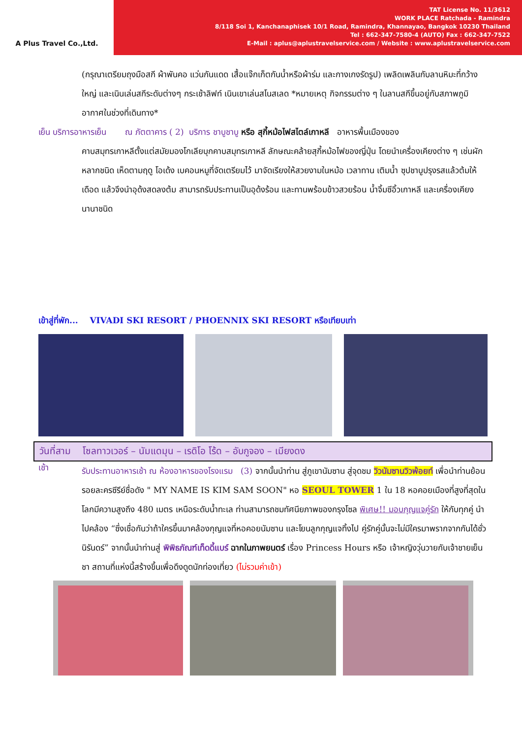A Plus Travel Co.,Ltd.
TAT License No. 11/3612
WORK PLACE Ratchada - Ramindra
8/118 Soi 1, Kanchanaphisek 10/1 Road, Ramindra, Khannayao, Bangkok 10230 Thailand
Tel : 662-347-7580-4 (AUTO) Fax : 662-347-7522
E-Mail : aplus@aplustravelservice.com / Website : www.aplustravelservice.com
(กรุณาเตรียมถุงมือสกี ผ้าพันคอ แว่นกันแดด เสื้อแจ๊กเก็ตกันน้ำหรือผ้าร่ม และกางเกงรัดรูป) เพลิดเพลินกับลานหิมะที่กว้างใหญ่ และเนินเล่นสกีระดับต่างๆ กระเช้าลิฟท์ เนินเขาเล่นสโนสเลด *หมายเหตุ กิจกรรมต่าง ๆ ในลานสกีขึ้นอยู่กับสภาพภูมิอากาศในช่วงที่เดินทาง*
เย็น บริการอาหารเย็น ณ ภัตตาคาร ( 2) บริการ ชาบูชาบู หรือ สุกี้หม้อไฟสไตล์เกาหลี อาหารพื้นเมืองของ
คาบสมุทรเกาหลีตั้งแต่สมัยมองโกเลียบุกคาบสมุทรเกาหลี ลักษณะคล้ายสุกี้หม้อไฟของญี่ปุ่น โดยนำเครื่องเคียงต่าง ๆ เช่นผักหลากชนิด เห็ดตามฤดู โอเด้ง เบคอนหมูที่จัดเตรียมไว้ มาจัดเรียงให้สวยงามในหม้อ เวลาทาน เติมน้ำ ซุปชาบูปรุงรสแล้วต้มให้เดือด แล้วจึงนำอุด้งสดลงต้ม สามารถรับประทานเป็นอุด้งร้อน และทานพร้อมข้าวสวยร้อน น้ำจิ้มซีอิ้วเกาหลี และเครื่องเคียงนานาชนิด
เข้าสู่ที่พัก... VIVADI SKI RESORT / PHOENNIX SKI RESORT หรือเทียบเท่า
วันที่สาม โซลทาวเวอร์ – นัมแดมุน – เรดิโอ โร้ด – อับกูจอง – เมียงดง
เช้า
รับประทานอาหารเช้า ณ ห้องอาหารของโรงแรม (3) จากนั้นนำท่าน สู่ภูเขานัมซาน สู่จุดชม วิวนัมซานวิวพ้อยท์ เพื่อนำท่านย้อนรอยละครซีรีย์ชื่อดัง " MY NAME IS KIM SAM SOON" หอ SEOUL TOWER 1 ใน 18 หอคอยเมืองที่สูงที่สุดในโลกมีความสูงถึง 480 เมตร เหนือระดับน้ำทะเล ท่านสามารถชมทัศนียภาพของกรุงโซล พิเศษ!! มอบกุญแจคู่รัก ให้กับทุกคู่ นำไปคล้อง “ซึ่งเชื่อกันว่าถ้าใครขึ้นมาคล้องกุญแจที่หอคอยนัมซาน และโยนลูกกุญแจทิ้งไป คู่รักคู่นั้นจะไม่มีใครมาพรากจากกันได้ชั่วนิรันดร์” จากนั้นนำท่านสู่ พิพิธภัณฑ์เท็ดดี้แบร์ ฉากในภาพยนตร์ เรื่อง Princess Hours หรือ เจ้าหญิงวุ่นวายกับเจ้าชายเย็นชา สถานที่แห่งนี้สร้างขึ้นเพื่อดึงดูดนักท่องเที่ยว (ไม่รวมค่าเข้า)